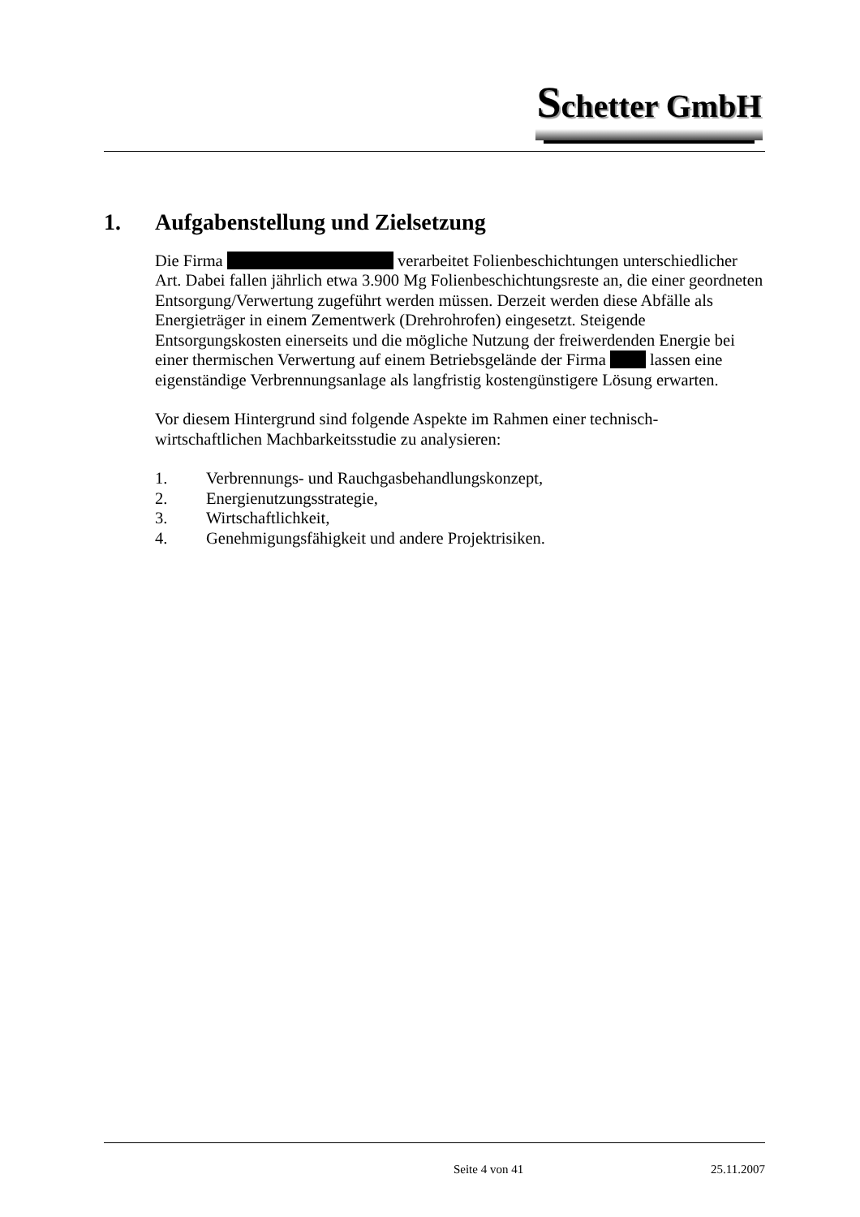Schetter GmbH
1. Aufgabenstellung und Zielsetzung
Die Firma verarbeitet Folienbeschichtungen unterschiedlicher Art. Dabei fallen jährlich etwa 3.900 Mg Folienbeschichtungsreste an, die einer geordneten Entsorgung/Verwertung zugeführt werden müssen. Derzeit werden diese Abfälle als Energieträger in einem Zementwerk (Drehrohrofen) eingesetzt. Steigende Entsorgungskosten einerseits und die mögliche Nutzung der freiwerdenden Energie bei einer thermischen Verwertung auf einem Betriebsgelände der Firma lassen eine eigenständige Verbrennungsanlage als langfristig kostengünstigere Lösung erwarten.
Vor diesem Hintergrund sind folgende Aspekte im Rahmen einer technisch-wirtschaftlichen Machbarkeitsstudie zu analysieren:
1. Verbrennungs- und Rauchgasbehandlungskonzept,
2. Energienutzungsstrategie,
3. Wirtschaftlichkeit,
4. Genehmigungsfähigkeit und andere Projektrisiken.
Seite 4 von 41 25.11.2007